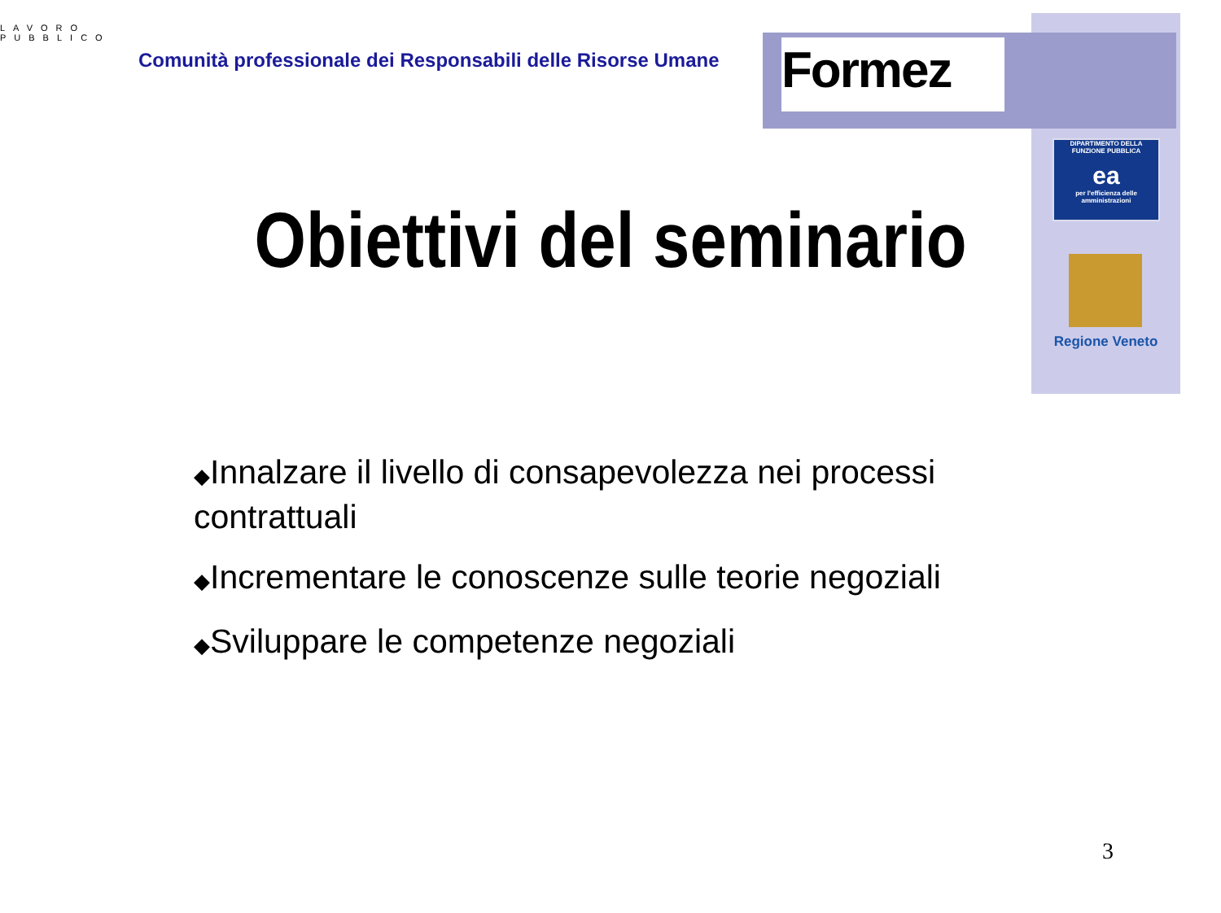LAVORO PUBBLICO
Comunità professionale dei Responsabili delle Risorse Umane
Formez
DIPARTIMENTO DELLA FUNZIONE PUBBLICA
ea
per l'efficienza delle amministrazioni
Regione Veneto
Obiettivi del seminario
◆Innalzare il livello di consapevolezza nei processi contrattuali
◆Incrementare le conoscenze sulle teorie negoziali
◆Sviluppare le competenze negoziali
3